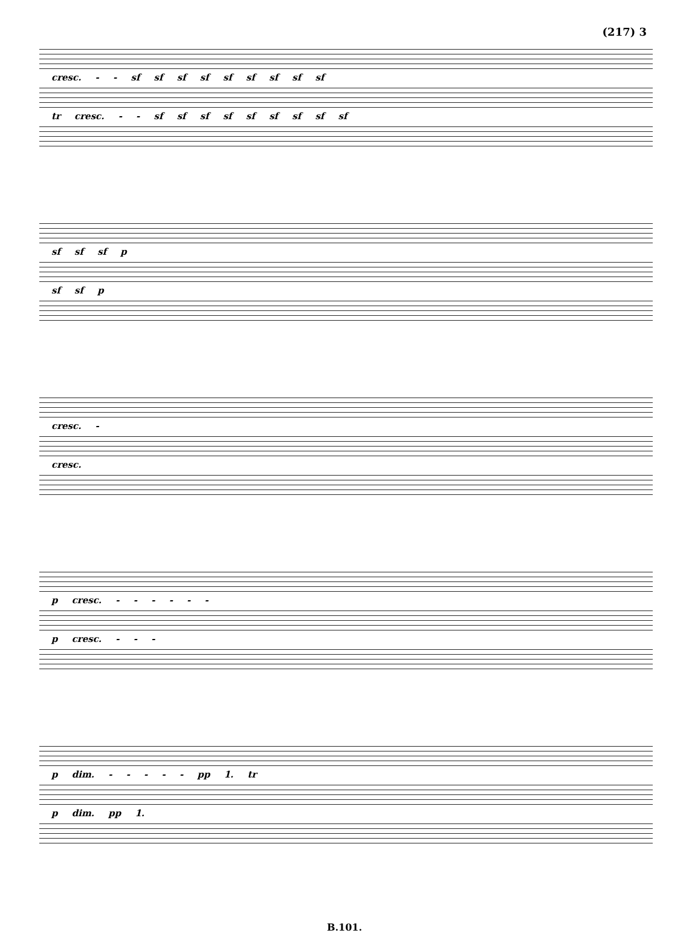(217) 3
cresc. - - sf sf sf sf sf sf sf sf sf
tr cresc. - - sf sf sf sf sf sf sf sf sf
sf sf sf p
sf sf p
cresc. -
cresc.
p cresc. - - - - - -
p cresc. - - -
p dim. - - - - - pp 1. tr
p dim. pp 1.
B.101.